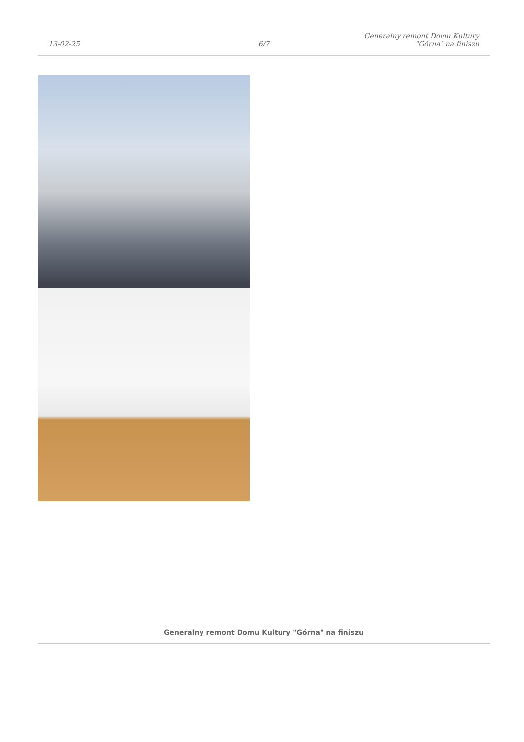13-02-25
6/7
Generalny remont Domu Kultury
"Górna" na finiszu
Generalny remont Domu Kultury "Górna" na finiszu